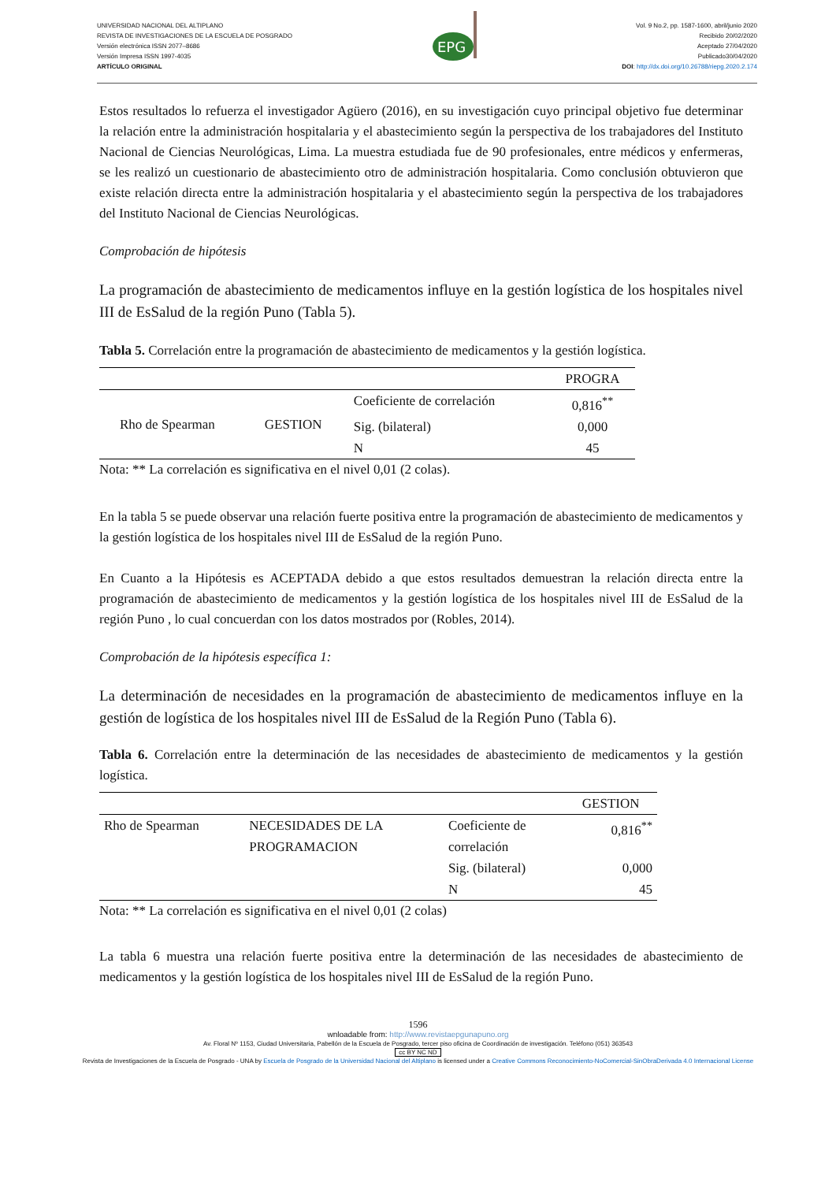UNIVERSIDAD NACIONAL DEL ALTIPLANO
REVISTA DE INVESTIGACIONES DE LA ESCUELA DE POSGRADO
Versión electrónica ISSN 2077–8686
Versión Impresa ISSN 1997-4035
ARTÍCULO ORIGINAL
EPG
Vol. 9 No.2, pp. 1587-1600, abril/junio 2020
Recibido 20/02/2020
Aceptado 27/04/2020
Publicado30/04/2020
DOI: http://dx.doi.org/10.26788/riepg.2020.2.174
Estos resultados lo refuerza el investigador Agüero (2016), en su investigación cuyo principal objetivo fue determinar la relación entre la administración hospitalaria y el abastecimiento según la perspectiva de los trabajadores del Instituto Nacional de Ciencias Neurológicas, Lima. La muestra estudiada fue de 90 profesionales, entre médicos y enfermeras, se les realizó un cuestionario de abastecimiento otro de administración hospitalaria. Como conclusión obtuvieron que existe relación directa entre la administración hospitalaria y el abastecimiento según la perspectiva de los trabajadores del Instituto Nacional de Ciencias Neurológicas.
Comprobación de hipótesis
La programación de abastecimiento de medicamentos influye en la gestión logística de los hospitales nivel III de EsSalud de la región Puno (Tabla 5).
Tabla 5. Correlación entre la programación de abastecimiento de medicamentos y la gestión logística.
| | | | PROGRA |
| Rho de Spearman | GESTION | Coeficiente de correlación | 0,816<sup>**</sup> |
| | | Sig. (bilateral) | 0,000 |
| | | N | 45 |
Nota: ** La correlación es significativa en el nivel 0,01 (2 colas).
En la tabla 5 se puede observar una relación fuerte positiva entre la programación de abastecimiento de medicamentos y la gestión logística de los hospitales nivel III de EsSalud de la región Puno.
En Cuanto a la Hipótesis es ACEPTADA debido a que estos resultados demuestran la relación directa entre la programación de abastecimiento de medicamentos y la gestión logística de los hospitales nivel III de EsSalud de la región Puno , lo cual concuerdan con los datos mostrados por (Robles, 2014).
Comprobación de la hipótesis específica 1:
La determinación de necesidades en la programación de abastecimiento de medicamentos influye en la gestión de logística de los hospitales nivel III de EsSalud de la Región Puno (Tabla 6).
Tabla 6. Correlación entre la determinación de las necesidades de abastecimiento de medicamentos y la gestión logística.
| | | | GESTION |
| Rho de Spearman | NECESIDADES DE LA PROGRAMACION | Coeficiente de correlación | 0,816<sup>**</sup> |
| | | Sig. (bilateral) | 0,000 |
| | | N | 45 |
Nota: ** La correlación es significativa en el nivel 0,01 (2 colas)
La tabla 6 muestra una relación fuerte positiva entre la determinación de las necesidades de abastecimiento de medicamentos y la gestión logística de los hospitales nivel III de EsSalud de la región Puno.
1596
wnloadable from: http://www.revistaepgunapuno.org
Av. Floral Nº 1153, Ciudad Universitaria, Pabellón de la Escuela de Posgrado, tercer piso oficina de Coordinación de investigación. Teléfono (051) 363543
cc BY NC ND
Revista de Investigaciones de la Escuela de Posgrado - UNA by Escuela de Posgrado de la Universidad Nacional del Altiplano is licensed under a Creative Commons Reconocimiento-NoComercial-SinObraDerivada 4.0 Internacional License